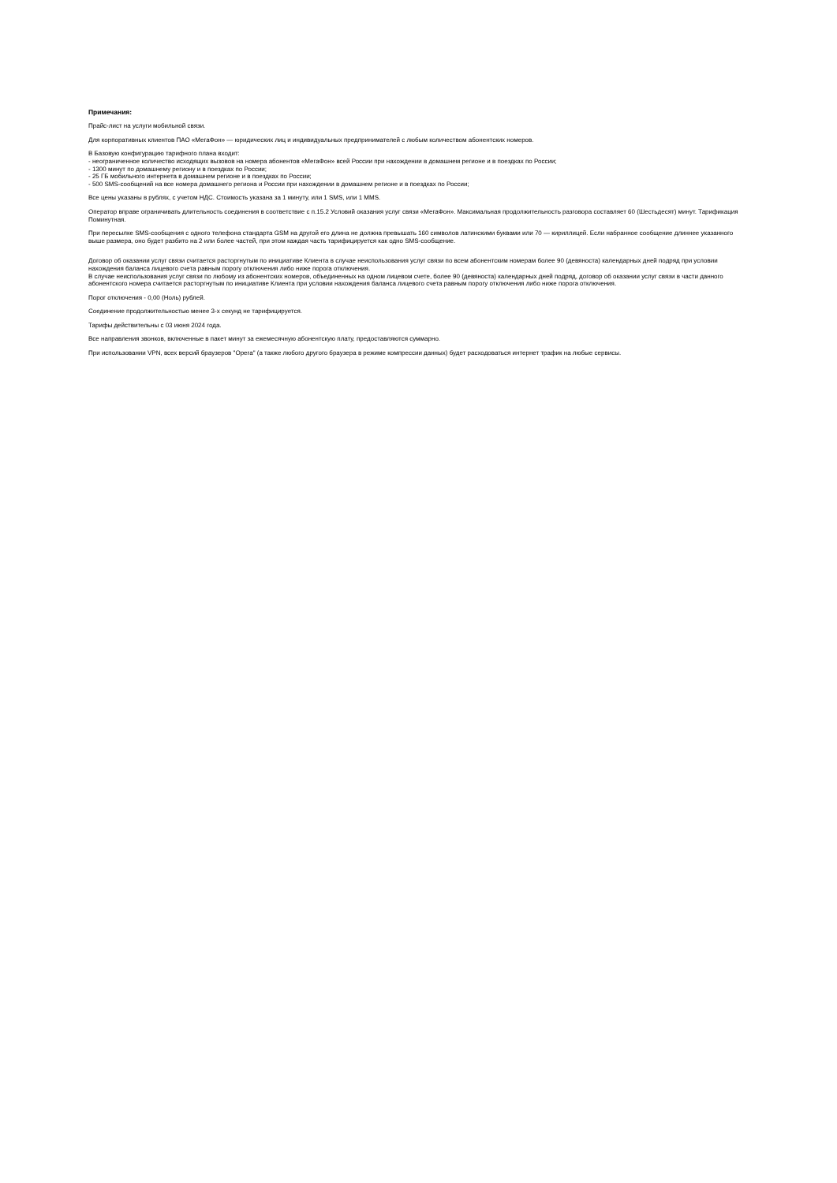Примечания:
Прайс-лист на услуги мобильной связи.
Для корпоративных клиентов ПАО «МегаФон» — юридических лиц и индивидуальных предпринимателей с любым количеством абонентских номеров.
В Базовую конфигурацию тарифного плана входит:
- неограниченное количество исходящих вызовов на номера абонентов «МегаФон» всей России при нахождении в домашнем регионе и в поездках по России;
- 1300 минут по домашнему региону и в поездках по России;
- 25 ГБ мобильного интернета в домашнем регионе и в поездках по России;
- 500 SMS-сообщений на все номера домашнего региона и России при нахождении в домашнем регионе и в поездках по России;
Все цены указаны в рублях, с учетом НДС. Стоимость указана за 1 минуту, или 1 SMS, или 1 MMS.
Оператор вправе ограничивать длительность соединения в соответствие с п.15.2 Условий оказания услуг связи «МегаФон». Максимальная продолжительность разговора составляет 60 (Шестьдесят) минут. Тарификация Поминутная.
При пересылке SMS-сообщения с одного телефона стандарта GSM на другой его длина не должна превышать 160 символов латинскими буквами или 70 — кириллицей. Если набранное сообщение длиннее указанного выше размера, оно будет разбито на 2 или более частей, при этом каждая часть тарифицируется как одно SMS-сообщение.
Договор об оказании услуг связи считается расторгнутым по инициативе Клиента в случае неиспользования услуг связи по всем абонентским номерам более 90 (девяноста) календарных дней подряд при условии нахождения баланса лицевого счета равным порогу отключения либо ниже порога отключения.
В случае неиспользования услуг связи по любому из абонентских номеров, объединенных на одном лицевом счете, более 90 (девяноста) календарных дней подряд, договор об оказании услуг связи в части данного абонентского номера считается расторгнутым по инициативе Клиента при условии нахождения баланса лицевого счета равным порогу отключения либо ниже порога отключения.
Порог отключения - 0,00 (Ноль) рублей.
Соединение продолжительностью менее 3-х секунд не тарифицируется.
Тарифы действительны с 03 июня 2024 года.
Все направления звонков, включенные в пакет минут за ежемесячную абонентскую плату, предоставляются суммарно.
При использовании VPN, всех версий браузеров "Opera" (а также любого другого браузера в режиме компрессии данных) будет расходоваться интернет трафик на любые сервисы.